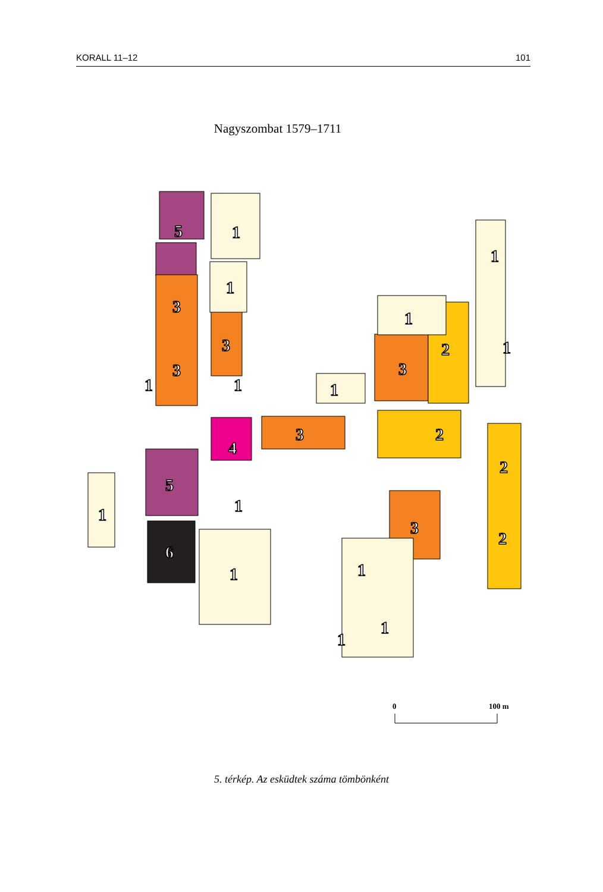KORALL 11–12 101
Nagyszombat 1579–1711
5
1
1
3
3
3
1
1
1
1
2
3
1
1
4
3
2
2
5
1
1
6
1
3
2
1
1
1
0
100 m
5. térkép. Az esküdtek száma tömbönként